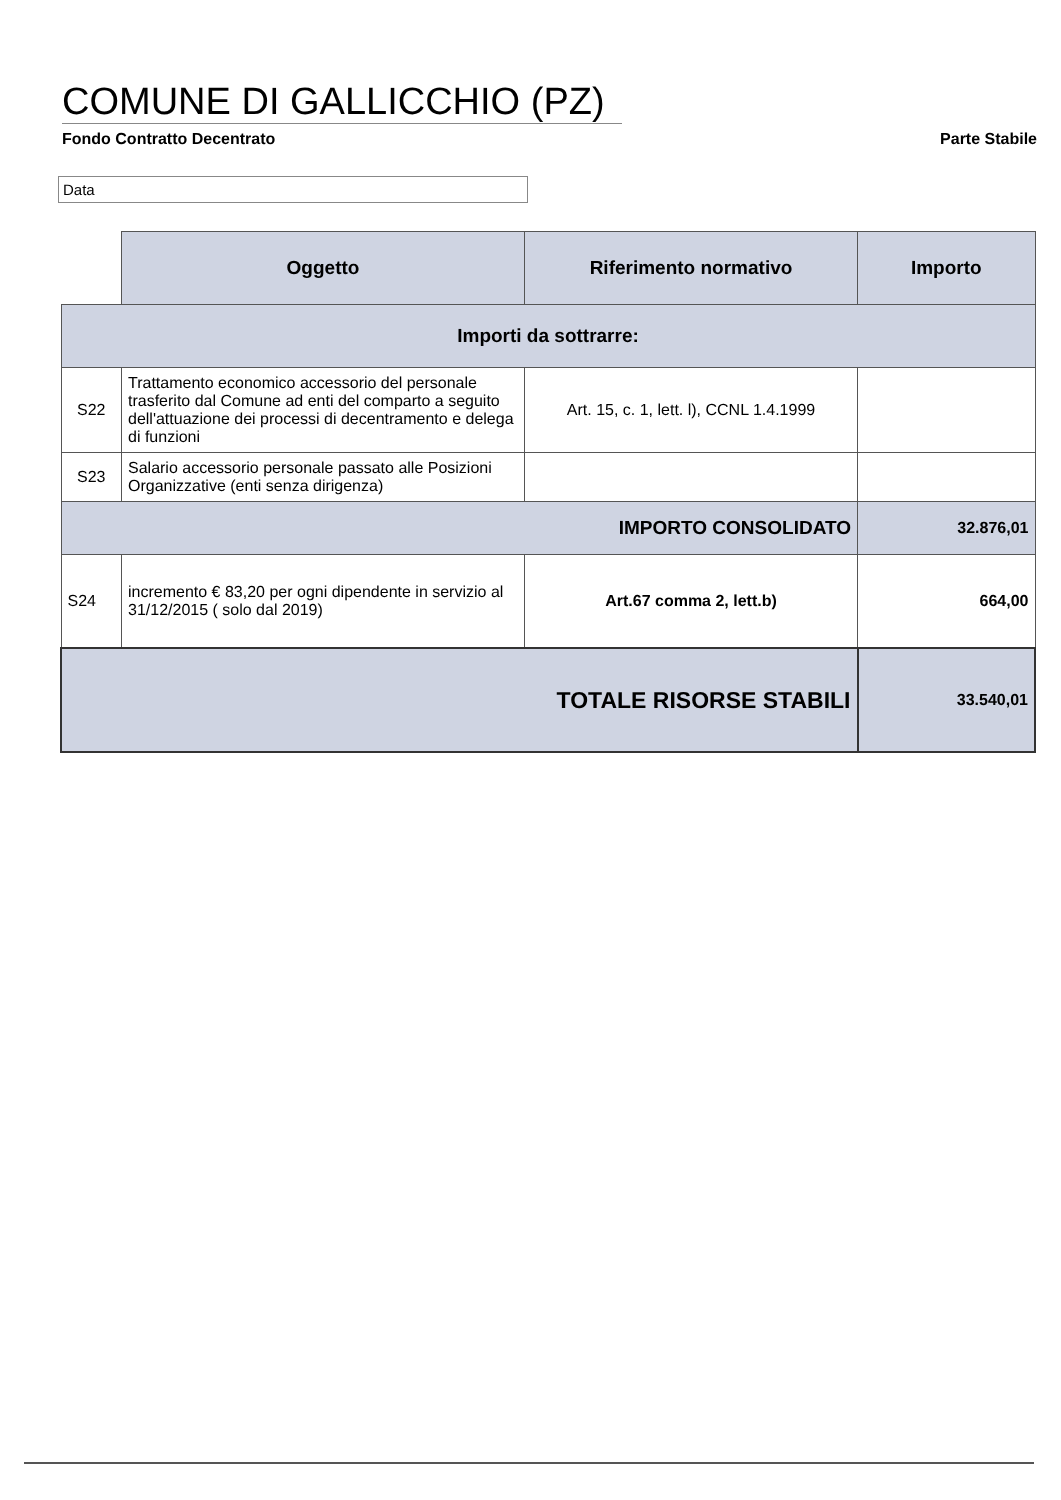COMUNE DI GALLICCHIO (PZ)
Fondo Contratto Decentrato Parte Stabile
Data
| | Oggetto | Riferimento normativo | Importo |
| Importi da sottrarre: | | | |
| S22 | Trattamento economico accessorio del personale trasferito dal Comune ad enti del comparto a seguito dell'attuazione dei processi di decentramento e delega di funzioni | Art. 15, c. 1, lett. l), CCNL 1.4.1999 | |
| S23 | Salario accessorio personale passato alle Posizioni Organizzative (enti senza dirigenza) | | |
| IMPORTO CONSOLIDATO | | | 32.876,01 |
| S24 | incremento € 83,20 per ogni dipendente in servizio al 31/12/2015 ( solo dal 2019) | Art.67 comma 2, lett.b) | 664,00 |
| TOTALE RISORSE STABILI | | | 33.540,01 |